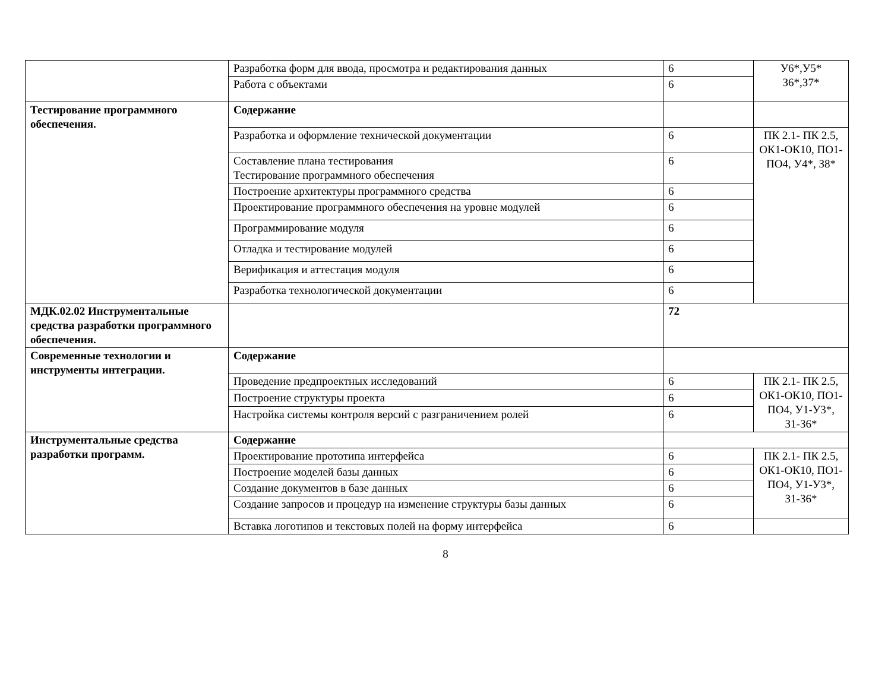| | Разработка форм для ввода, просмотра и редактирования данных | 6 | У6*,У5* З6*,З7* |
| | Работа с объектами | 6 | |
| Тестирование программного обеспечения. | Содержание | | |
| | Разработка и оформление технической документации | 6 | ПК 2.1- ПК 2.5, ОК1-ОК10, ПО1-ПО4, У4*, З8* |
| | Составление плана тестирования Тестирование программного обеспечения | 6 | |
| | Построение архитектуры программного средства | 6 | |
| | Проектирование программного обеспечения на уровне модулей | 6 | |
| | Программирование модуля | 6 | |
| | Отладка и тестирование модулей | 6 | |
| | Верификация и аттестация модуля | 6 | |
| | Разработка технологической документации | 6 | |
| МДК.02.02 Инструментальные средства разработки программного обеспечения. | | 72 | |
| Современные технологии и инструменты интеграции. | Содержание | | |
| | Проведение предпроектных исследований | 6 | ПК 2.1- ПК 2.5, ОК1-ОК10, ПО1-ПО4, У1-У3*, З1-З6* |
| | Построение структуры проекта | 6 | |
| | Настройка системы контроля версий с разграничением ролей | 6 | |
| Инструментальные средства разработки программ. | Содержание | | |
| | Проектирование прототипа интерфейса | 6 | ПК 2.1- ПК 2.5, ОК1-ОК10, ПО1-ПО4, У1-У3*, З1-З6* |
| | Построение моделей базы данных | 6 | |
| | Создание документов в базе данных | 6 | |
| | Создание запросов и процедур на изменение структуры базы данных | 6 | |
| | Вставка логотипов и текстовых полей на форму интерфейса | 6 | |
8